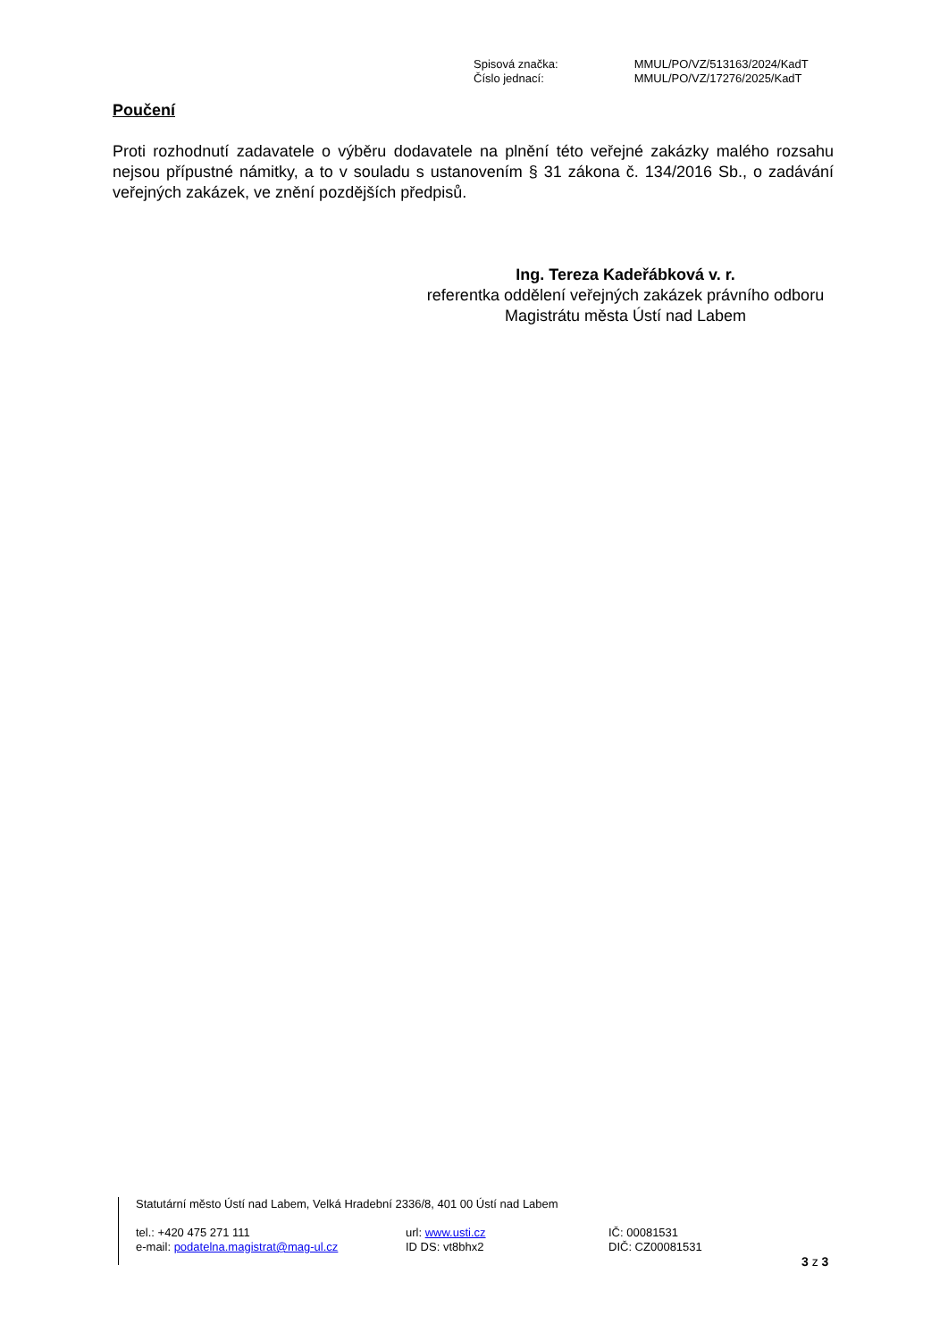| Spisová značka: | MMUL/PO/VZ/513163/2024/KadT |
| Číslo jednací: | MMUL/PO/VZ/17276/2025/KadT |
Poučení
Proti rozhodnutí zadavatele o výběru dodavatele na plnění této veřejné zakázky malého rozsahu nejsou přípustné námitky, a to v souladu s ustanovením § 31 zákona č. 134/2016 Sb., o zadávání veřejných zakázek, ve znění pozdějších předpisů.
Ing. Tereza Kadeřábková v. r.
referentka oddělení veřejných zakázek právního odboru
Magistrátu města Ústí nad Labem
Statutární město Ústí nad Labem, Velká Hradební 2336/8, 401 00 Ústí nad Labem
| tel.: +420 475 271 111 | url: www.usti.cz | IČ: 00081531 |
| e-mail: podatelna.magistrat@mag-ul.cz | ID DS: vt8bhx2 | DIČ: CZ00081531 |
3 z 3